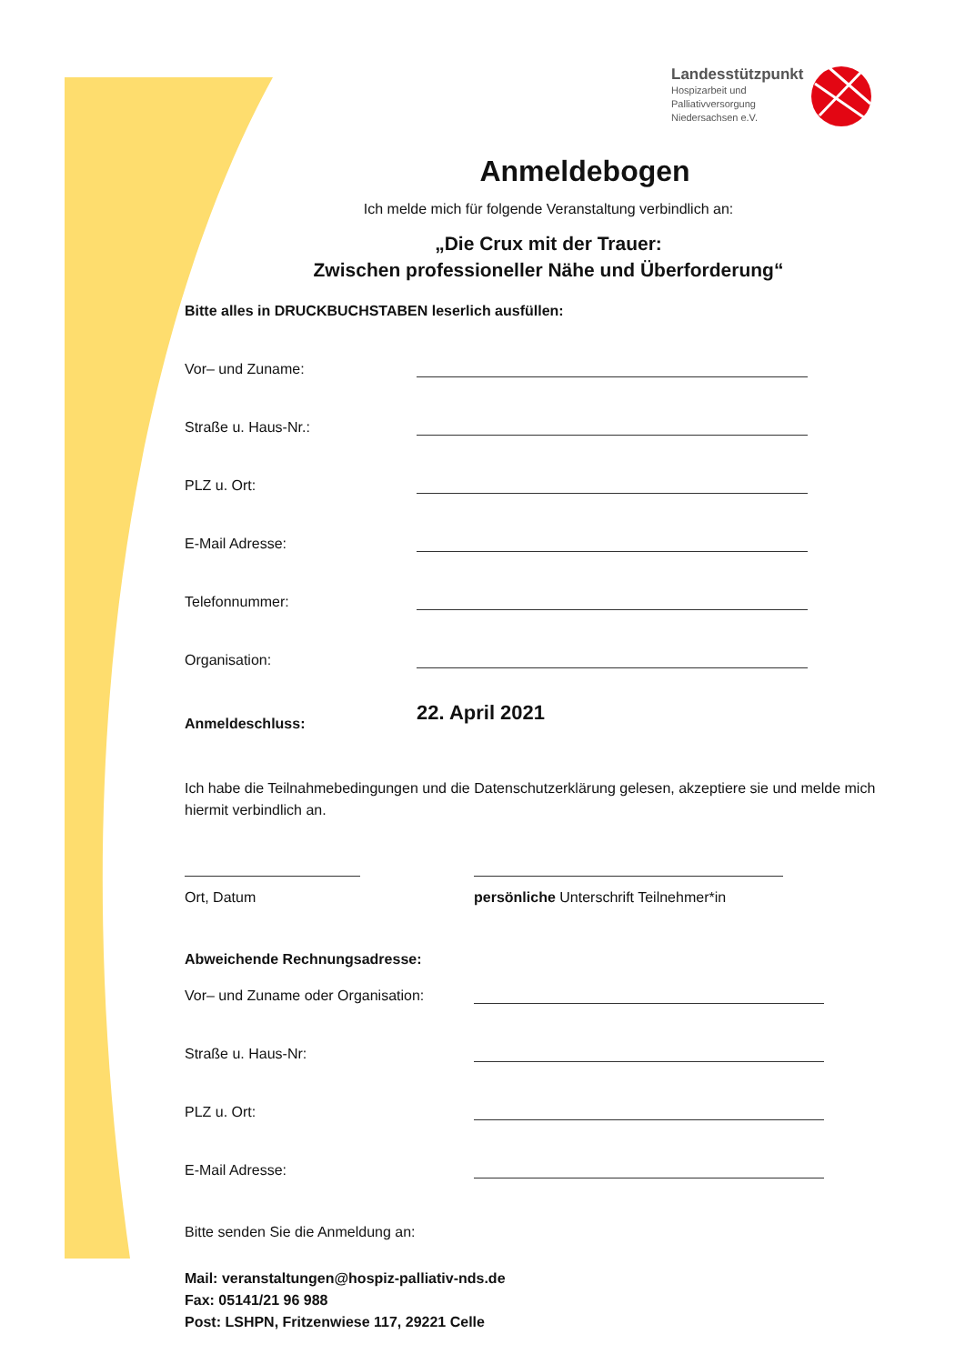Landesstützpunkt
Hospizarbeit und
Palliativversorgung
Niedersachsen e.V.
Anmeldebogen
Ich melde mich für folgende Veranstaltung verbindlich an:
„Die Crux mit der Trauer:
Zwischen professioneller Nähe und Überforderung“
Bitte alles in DRUCKBUCHSTABEN leserlich ausfüllen:
Vor– und Zuname:
Straße u. Haus-Nr.:
PLZ u. Ort:
E-Mail Adresse:
Telefonnummer:
Organisation:
Anmeldeschluss: 22. April 2021
Ich habe die Teilnahmebedingungen und die Datenschutzerklärung gelesen, akzeptiere sie und melde mich hiermit verbindlich an.
Ort, Datum persönliche Unterschrift Teilnehmer*in
Abweichende Rechnungsadresse:
Vor– und Zuname oder Organisation:
Straße u. Haus-Nr:
PLZ u. Ort:
E-Mail Adresse:
Bitte senden Sie die Anmeldung an:
Mail: veranstaltungen@hospiz-palliativ-nds.de
Fax: 05141/21 96 988
Post: LSHPN, Fritzenwiese 117, 29221 Celle